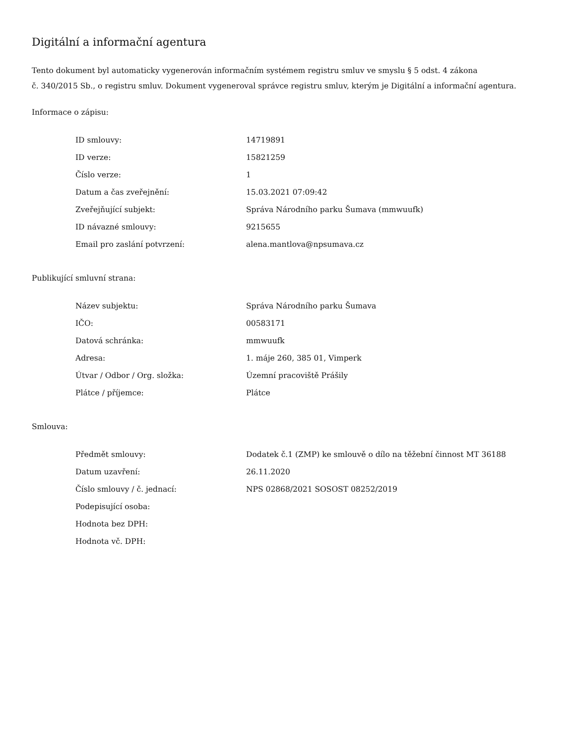Digitální a informační agentura
Tento dokument byl automaticky vygenerován informačním systémem registru smluv ve smyslu § 5 odst. 4 zákona
č. 340/2015 Sb., o registru smluv. Dokument vygeneroval správce registru smluv, kterým je Digitální a informační agentura.
Informace o zápisu:
| ID smlouvy: | 14719891 |
| ID verze: | 15821259 |
| Číslo verze: | 1 |
| Datum a čas zveřejnění: | 15.03.2021 07:09:42 |
| Zveřejňující subjekt: | Správa Národního parku Šumava (mmwuufk) |
| ID návazné smlouvy: | 9215655 |
| Email pro zaslání potvrzení: | alena.mantlova@npsumava.cz |
Publikující smluvní strana:
| Název subjektu: | Správa Národního parku Šumava |
| IČO: | 00583171 |
| Datová schránka: | mmwuufk |
| Adresa: | 1. máje 260, 385 01, Vimperk |
| Útvar / Odbor / Org. složka: | Územní pracoviště Prášily |
| Plátce / příjemce: | Plátce |
Smlouva:
| Předmět smlouvy: | Dodatek č.1 (ZMP) ke smlouvě o dílo na těžební činnost MT 36188 |
| Datum uzavření: | 26.11.2020 |
| Číslo smlouvy / č. jednací: | NPS 02868/2021 SOSOST 08252/2019 |
| Podepisující osoba: | |
| Hodnota bez DPH: | |
| Hodnota vč. DPH: | |